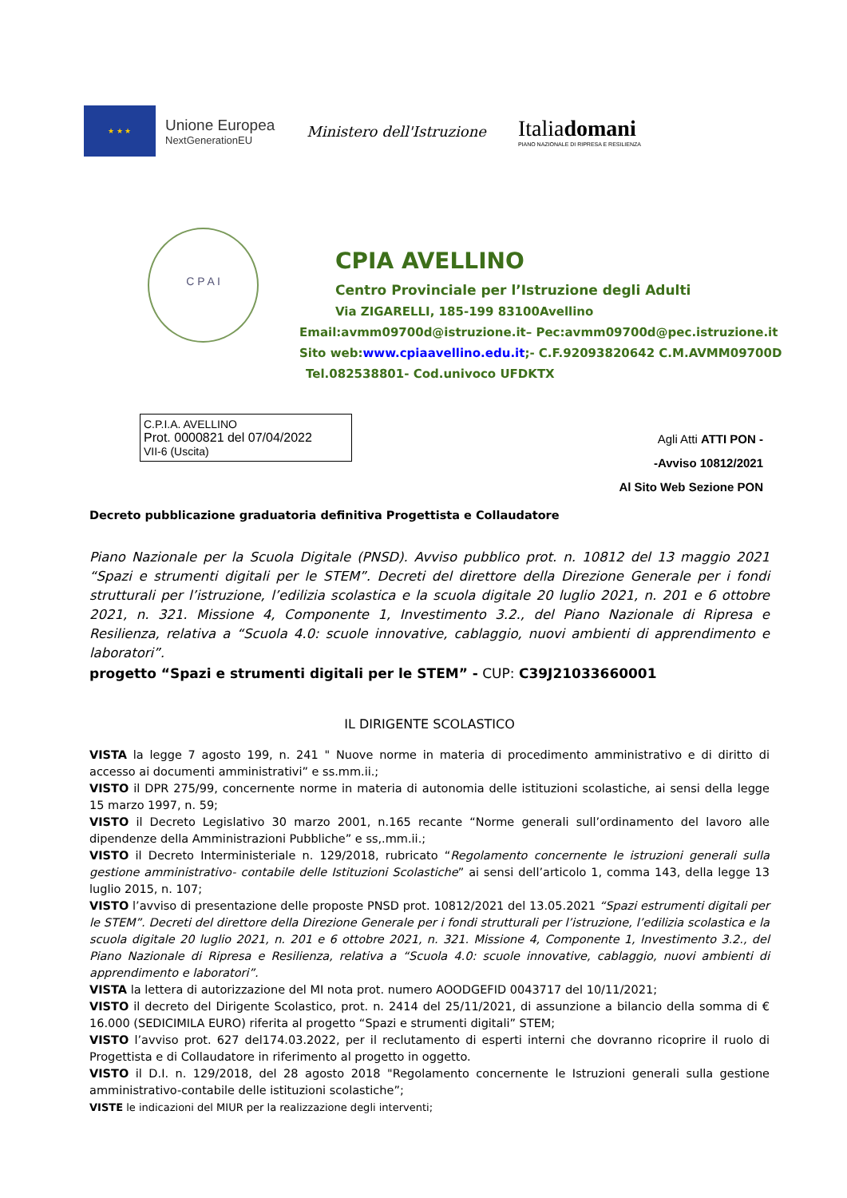★ ★ ★
Unione Europea
NextGenerationEU
Ministero dell'Istruzione
Italiadomani
PIANO NAZIONALE DI RIPRESA E RESILIENZA
C P A I
CPIA AVELLINO
Centro Provinciale per l’Istruzione degli Adulti
Via ZIGARELLI, 185-199 83100Avellino
Email:avmm09700d@istruzione.it– Pec:avmm09700d@pec.istruzione.it
Sito web:www.cpiaavellino.edu.it;- C.F.92093820642 C.M.AVMM09700D
Tel.082538801- Cod.univoco UFDKTX
C.P.I.A. AVELLINO
Prot. 0000821 del 07/04/2022
VII-6 (Uscita)
Agli Atti ATTI PON -
-Avviso 10812/2021
Al Sito Web Sezione PON
Decreto pubblicazione graduatoria definitiva Progettista e Collaudatore
Piano Nazionale per la Scuola Digitale (PNSD). Avviso pubblico prot. n. 10812 del 13 maggio 2021 “Spazi e strumenti digitali per le STEM”. Decreti del direttore della Direzione Generale per i fondi strutturali per l’istruzione, l’edilizia scolastica e la scuola digitale 20 luglio 2021, n. 201 e 6 ottobre 2021, n. 321. Missione 4, Componente 1, Investimento 3.2., del Piano Nazionale di Ripresa e Resilienza, relativa a “Scuola 4.0: scuole innovative, cablaggio, nuovi ambienti di apprendimento e laboratori”.
progetto “Spazi e strumenti digitali per le STEM” - CUP: C39J21033660001
IL DIRIGENTE SCOLASTICO
VISTA la legge 7 agosto 199, n. 241 " Nuove norme in materia di procedimento amministrativo e di diritto di accesso ai documenti amministrativi” e ss.mm.ii.;
VISTO il DPR 275/99, concernente norme in materia di autonomia delle istituzioni scolastiche, ai sensi della legge 15 marzo 1997, n. 59;
VISTO il Decreto Legislativo 30 marzo 2001, n.165 recante “Norme generali sull’ordinamento del lavoro alle dipendenze della Amministrazioni Pubbliche” e ss,.mm.ii.;
VISTO il Decreto Interministeriale n. 129/2018, rubricato “Regolamento concernente le istruzioni generali sulla gestione amministrativo- contabile delle Istituzioni Scolastiche” ai sensi dell’articolo 1, comma 143, della legge 13 luglio 2015, n. 107;
VISTO l’avviso di presentazione delle proposte PNSD prot. 10812/2021 del 13.05.2021 “Spazi estrumenti digitali per le STEM”. Decreti del direttore della Direzione Generale per i fondi strutturali per l’istruzione, l’edilizia scolastica e la scuola digitale 20 luglio 2021, n. 201 e 6 ottobre 2021, n. 321. Missione 4, Componente 1, Investimento 3.2., del Piano Nazionale di Ripresa e Resilienza, relativa a “Scuola 4.0: scuole innovative, cablaggio, nuovi ambienti di apprendimento e laboratori”.
VISTA la lettera di autorizzazione del MI nota prot. numero AOODGEFID 0043717 del 10/11/2021;
VISTO il decreto del Dirigente Scolastico, prot. n. 2414 del 25/11/2021, di assunzione a bilancio della somma di € 16.000 (SEDICIMILA EURO) riferita al progetto “Spazi e strumenti digitali” STEM;
VISTO l’avviso prot. 627 del174.03.2022, per il reclutamento di esperti interni che dovranno ricoprire il ruolo di Progettista e di Collaudatore in riferimento al progetto in oggetto.
VISTO il D.I. n. 129/2018, del 28 agosto 2018 "Regolamento concernente le Istruzioni generali sulla gestione amministrativo-contabile delle istituzioni scolastiche”;
VISTE le indicazioni del MIUR per la realizzazione degli interventi;